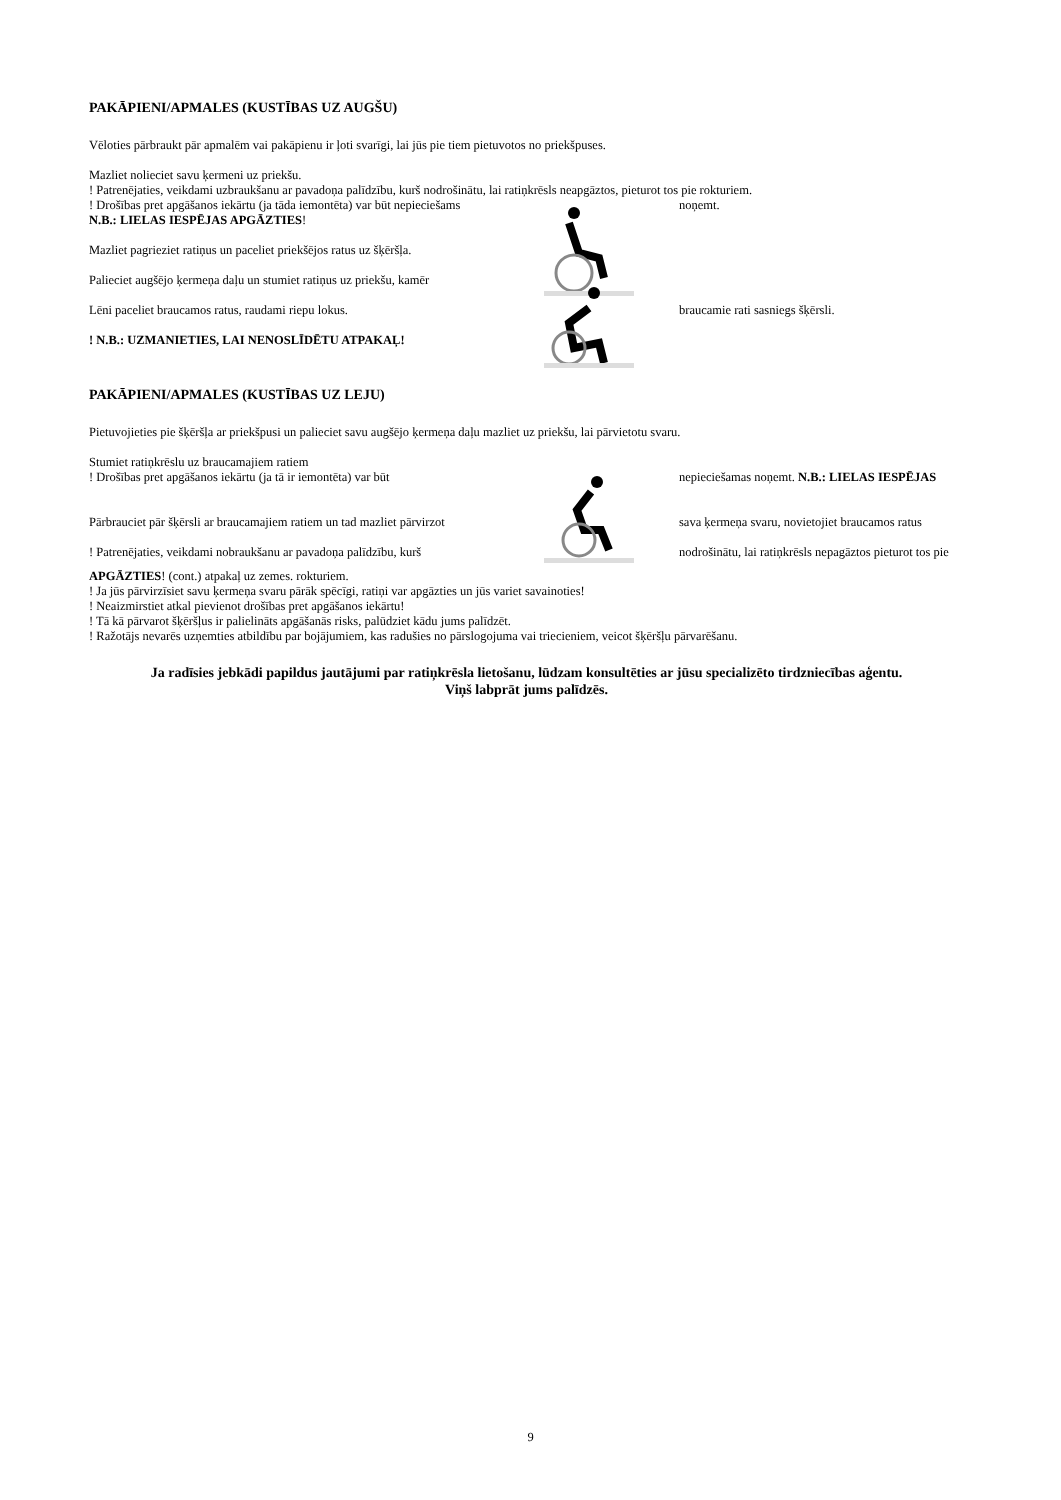PAKĀPIENI/APMALES (KUSTĪBAS UZ AUGŠU)
Vēloties pārbraukt pār apmalēm vai pakāpienu ir ļoti svarīgi, lai jūs pie tiem pietuvotos no priekšpuses.
Mazliet nolieciet savu ķermeni uz priekšu.
! Patrenējaties, veikdami uzbraukšanu ar pavadoņa palīdzību, kurš nodrošinātu, lai ratiņkrēsls neapgāztos, pieturot tos pie rokturiem.
! Drošības pret apgāšanos iekārtu (ja tāda iemontēta) var būt nepieciešams
N.B.: LIELAS IESPĒJAS APGĀZTIES!
Mazliet pagrieziet ratiņus un paceliet priekšējos ratus uz šķēršļa.
Palieciet augšējo ķermeņa daļu un stumiet ratiņus uz priekšu, kamēr
Lēni paceliet braucamos ratus, raudami riepu lokus.
! N.B.: UZMANIETIES, LAI NENOSLĪDĒTU ATPAKAĻ!
noņemt.
braucamie rati sasniegs šķērsli.
PAKĀPIENI/APMALES (KUSTĪBAS UZ LEJU)
Pietuvojieties pie šķēršļa ar priekšpusi un palieciet savu augšējo ķermeņa daļu mazliet uz priekšu, lai pārvietotu svaru.
Stumiet ratiņkrēslu uz braucamajiem ratiem
! Drošības pret apgāšanos iekārtu (ja tā ir iemontēta) var būt
Pārbrauciet pār šķērsli ar braucamajiem ratiem un tad mazliet pārvirzot
! Patrenējaties, veikdami nobraukšanu ar pavadoņa palīdzību, kurš
nepieciešamas noņemt. N.B.: LIELAS IESPĒJAS
sava ķermeņa svaru, novietojiet braucamos ratus
nodrošinātu, lai ratiņkrēsls nepagāztos pieturot tos pie
APGĀZTIES! (cont.) atpakaļ uz zemes. rokturiem.
! Ja jūs pārvirzīsiet savu ķermeņa svaru pārāk spēcīgi, ratiņi var apgāzties un jūs variet savainoties!
! Neaizmirstiet atkal pievienot drošības pret apgāšanos iekārtu!
! Tā kā pārvarot šķēršļus ir palielināts apgāšanās risks, palūdziet kādu jums palīdzēt.
! Ražotājs nevarēs uzņemties atbildību par bojājumiem, kas radušies no pārslogojuma vai triecieniem, veicot šķēršļu pārvarēšanu.
Ja radīsies jebkādi papildus jautājumi par ratiņkrēsla lietošanu, lūdzam konsultēties ar jūsu specializēto tirdzniecības aģentu.
Viņš labprāt jums palīdzēs.
9